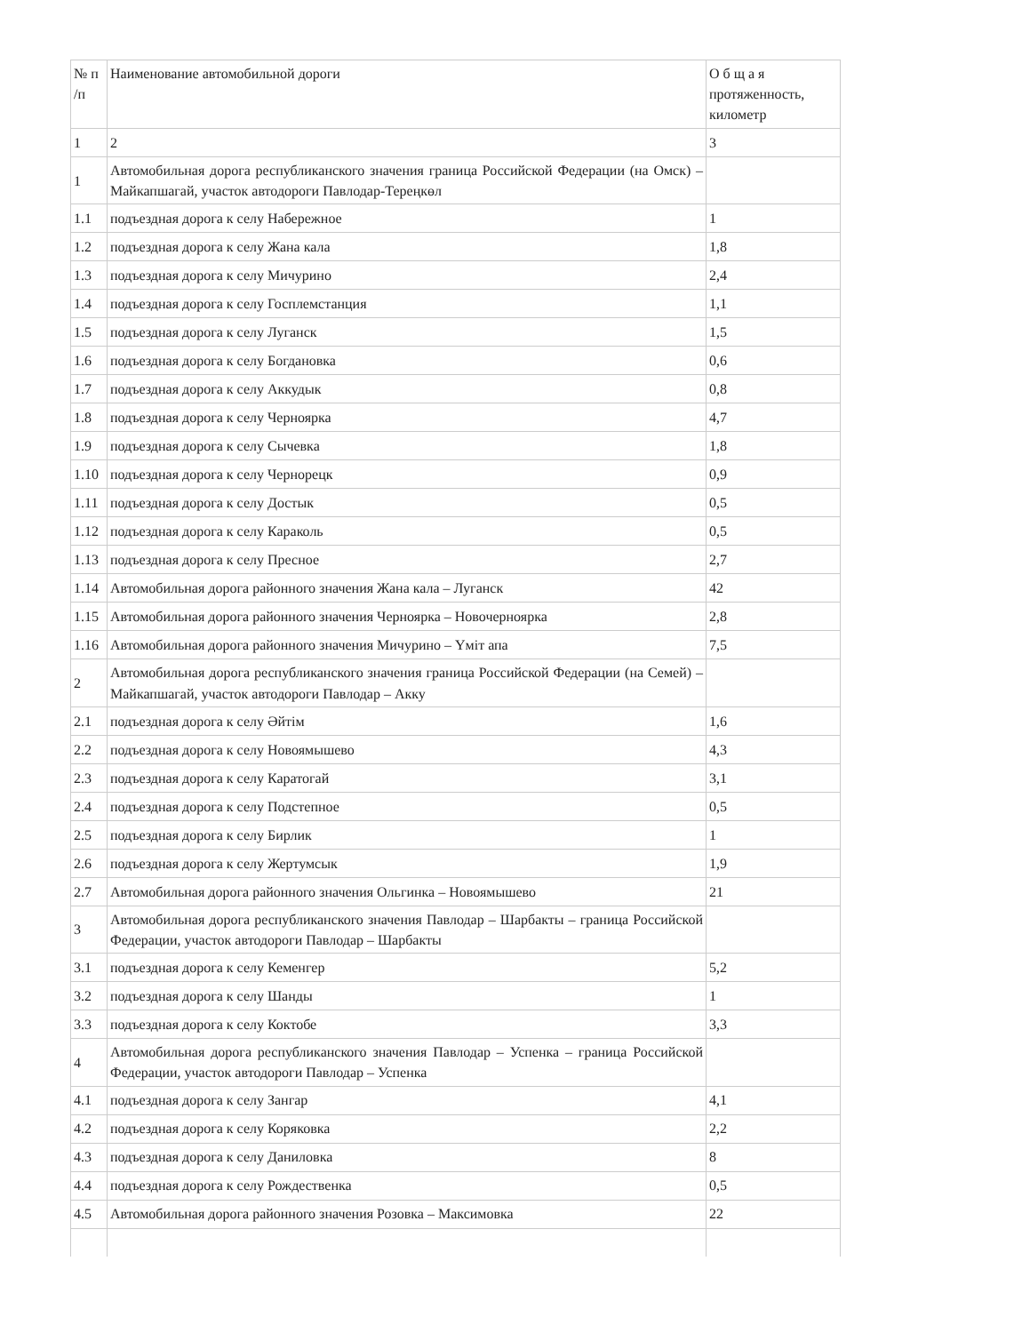| № п /п | Наименование автомобильной дороги | О б щ а я протяженность, километр |
| 1 | 2 | 3 |
| 1 | Автомобильная дорога республиканского значения граница Российской Федерации (на Омск) – Майкапшагай, участок автодороги Павлодар-Тереңкөл | |
| 1.1 | подъездная дорога к селу Набережное | 1 |
| 1.2 | подъездная дорога к селу Жана кала | 1,8 |
| 1.3 | подъездная дорога к селу Мичурино | 2,4 |
| 1.4 | подъездная дорога к селу Госплемстанция | 1,1 |
| 1.5 | подъездная дорога к селу Луганск | 1,5 |
| 1.6 | подъездная дорога к селу Богдановка | 0,6 |
| 1.7 | подъездная дорога к селу Аккудык | 0,8 |
| 1.8 | подъездная дорога к селу Черноярка | 4,7 |
| 1.9 | подъездная дорога к селу Сычевка | 1,8 |
| 1.10 | подъездная дорога к селу Чернорецк | 0,9 |
| 1.11 | подъездная дорога к селу Достык | 0,5 |
| 1.12 | подъездная дорога к селу Караколь | 0,5 |
| 1.13 | подъездная дорога к селу Пресное | 2,7 |
| 1.14 | Автомобильная дорога районного значения Жана кала – Луганск | 42 |
| 1.15 | Автомобильная дорога районного значения Черноярка – Новочерноярка | 2,8 |
| 1.16 | Автомобильная дорога районного значения Мичурино – Үміт апа | 7,5 |
| 2 | Автомобильная дорога республиканского значения граница Российской Федерации (на Семей) – Майкапшагай, участок автодороги Павлодар – Акку | |
| 2.1 | подъездная дорога к селу Әйтім | 1,6 |
| 2.2 | подъездная дорога к селу Новоямышево | 4,3 |
| 2.3 | подъездная дорога к селу Каратогай | 3,1 |
| 2.4 | подъездная дорога к селу Подстепное | 0,5 |
| 2.5 | подъездная дорога к селу Бирлик | 1 |
| 2.6 | подъездная дорога к селу Жертумсык | 1,9 |
| 2.7 | Автомобильная дорога районного значения Ольгинка – Новоямышево | 21 |
| 3 | Автомобильная дорога республиканского значения Павлодар – Шарбакты – граница Российской Федерации, участок автодороги Павлодар – Шарбакты | |
| 3.1 | подъездная дорога к селу Кеменгер | 5,2 |
| 3.2 | подъездная дорога к селу Шанды | 1 |
| 3.3 | подъездная дорога к селу Коктобе | 3,3 |
| 4 | Автомобильная дорога республиканского значения Павлодар – Успенка – граница Российской Федерации, участок автодороги Павлодар – Успенка | |
| 4.1 | подъездная дорога к селу Зангар | 4,1 |
| 4.2 | подъездная дорога к селу Коряковка | 2,2 |
| 4.3 | подъездная дорога к селу Даниловка | 8 |
| 4.4 | подъездная дорога к селу Рождественка | 0,5 |
| 4.5 | Автомобильная дорога районного значения Розовка – Максимовка | 22 |